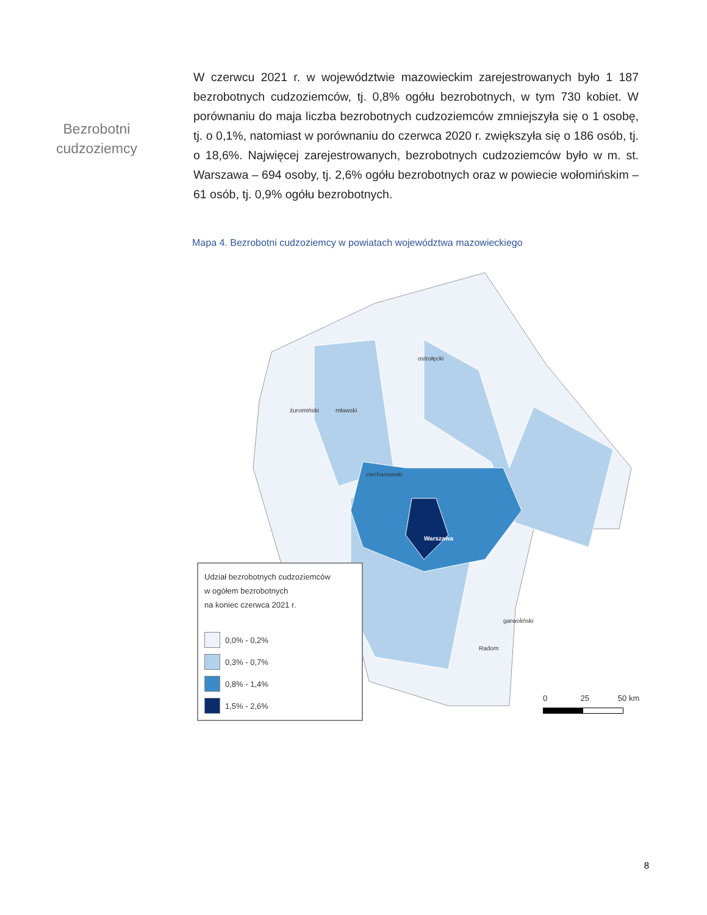Bezrobotni
cudzoziemcy
W czerwcu 2021 r. w województwie mazowieckim zarejestrowanych było 1 187 bezrobotnych cudzoziemców, tj. 0,8% ogółu bezrobotnych, w tym 730 kobiet. W porównaniu do maja liczba bezrobotnych cudzoziemców zmniejszyła się o 1 osobę, tj. o 0,1%, natomiast w porównaniu do czerwca 2020 r. zwiększyła się o 186 osób, tj. o 18,6%. Najwięcej zarejestrowanych, bezrobotnych cudzoziemców było w m. st. Warszawa – 694 osoby, tj. 2,6% ogółu bezrobotnych oraz w powiecie wołomińskim – 61 osób, tj. 0,9% ogółu bezrobotnych.
Mapa 4. Bezrobotni cudzoziemcy w powiatach województwa mazowieckiego
ostrołęcki
żuromiński mławski
ciechanowski
Warszawa
garwoliński
Radom
Udział bezrobotnych cudzoziemców
w ogółem bezrobotnych
na koniec czerwca 2021 r.
0,0% - 0,2%
0,3% - 0,7%
0,8% - 1,4%
1,5% - 2,6%
0 25 50 km
8